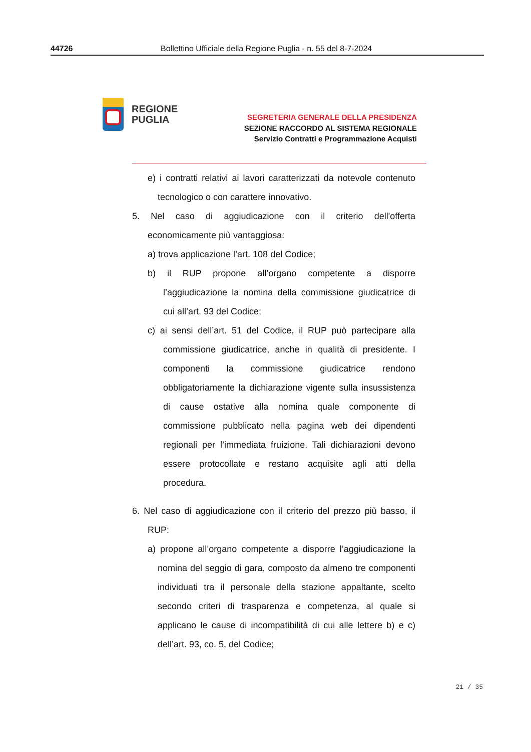44726 Bollettino Ufficiale della Regione Puglia - n. 55 del 8-7-2024
REGIONE
PUGLIA
SEGRETERIA GENERALE DELLA PRESIDENZA
SEZIONE RACCORDO AL SISTEMA REGIONALE
Servizio Contratti e Programmazione Acquisti
e) i contratti relativi ai lavori caratterizzati da notevole contenuto tecnologico o con carattere innovativo.
5. Nel caso di aggiudicazione con il criterio dell'offerta economicamente più vantaggiosa:
a) trova applicazione l’art. 108 del Codice;
b) il RUP propone all’organo competente a disporre l’aggiudicazione la nomina della commissione giudicatrice di cui all’art. 93 del Codice;
c) ai sensi dell’art. 51 del Codice, il RUP può partecipare alla commissione giudicatrice, anche in qualità di presidente. I componenti la commissione giudicatrice rendono obbligatoriamente la dichiarazione vigente sulla insussistenza di cause ostative alla nomina quale componente di commissione pubblicato nella pagina web dei dipendenti regionali per l’immediata fruizione. Tali dichiarazioni devono essere protocollate e restano acquisite agli atti della procedura.
6. Nel caso di aggiudicazione con il criterio del prezzo più basso, il RUP:
a) propone all’organo competente a disporre l’aggiudicazione la nomina del seggio di gara, composto da almeno tre componenti individuati tra il personale della stazione appaltante, scelto secondo criteri di trasparenza e competenza, al quale si applicano le cause di incompatibilità di cui alle lettere b) e c) dell’art. 93, co. 5, del Codice;
21 / 35